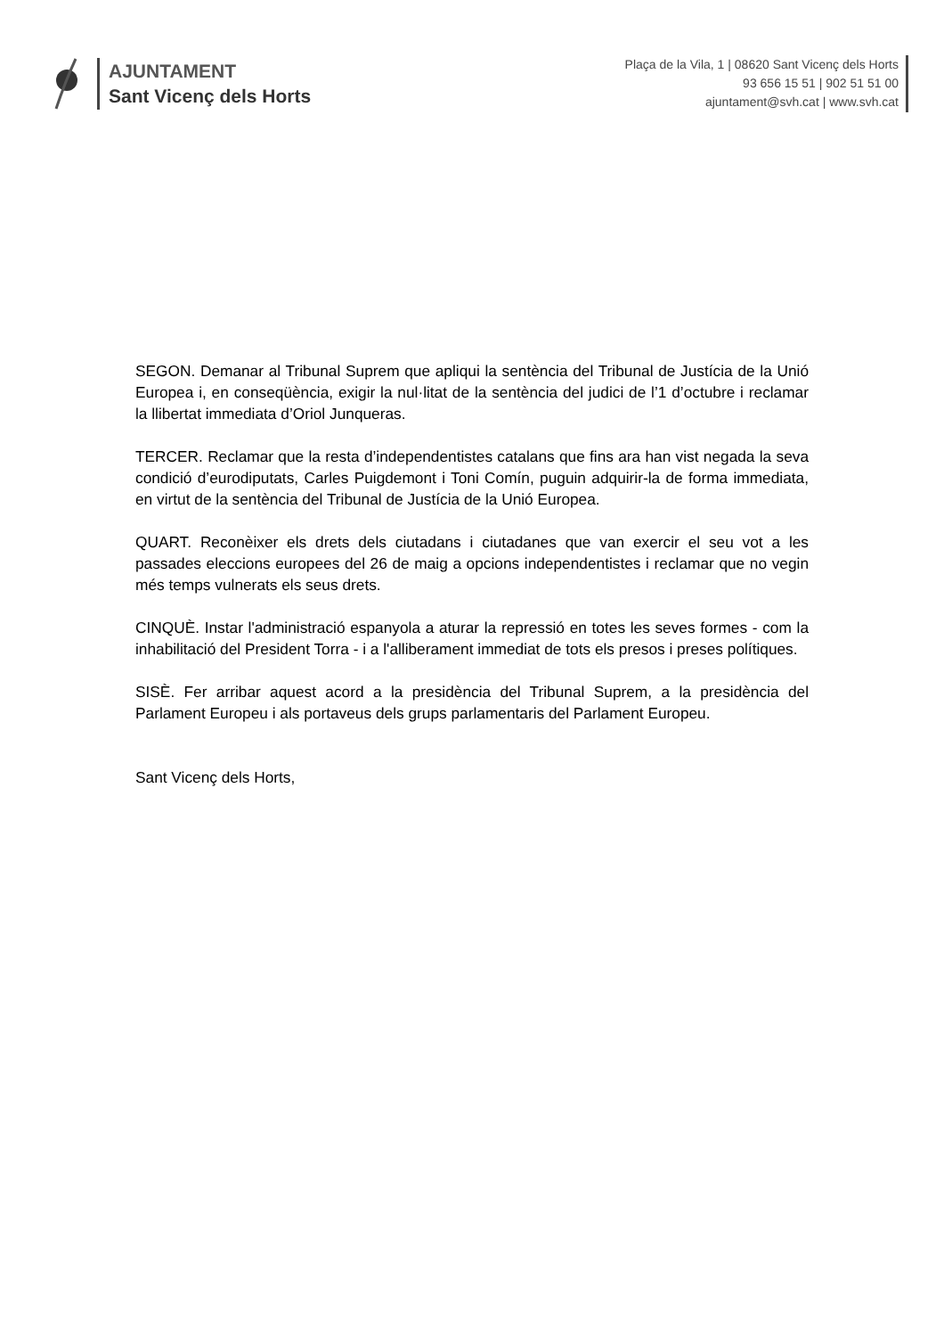AJUNTAMENT
Sant Vicenç dels Horts
Plaça de la Vila, 1 | 08620 Sant Vicenç dels Horts
93 656 15 51 | 902 51 51 00
ajuntament@svh.cat | www.svh.cat
SEGON. Demanar al Tribunal Suprem que apliqui la sentència del Tribunal de Justícia de la Unió Europea i, en conseqüència, exigir la nul·litat de la sentència del judici de l’1 d’octubre i reclamar la llibertat immediata d’Oriol Junqueras.
TERCER. Reclamar que la resta d’independentistes catalans que fins ara han vist negada la seva condició d’eurodiputats, Carles Puigdemont i Toni Comín, puguin adquirir-la de forma immediata, en virtut de la sentència del Tribunal de Justícia de la Unió Europea.
QUART. Reconèixer els drets dels ciutadans i ciutadanes que van exercir el seu vot a les passades eleccions europees del 26 de maig a opcions independentistes i reclamar que no vegin més temps vulnerats els seus drets.
CINQUÈ. Instar l'administració espanyola a aturar la repressió en totes les seves formes - com la inhabilitació del President Torra - i a l'alliberament immediat de tots els presos i preses polítiques.
SISÈ. Fer arribar aquest acord a la presidència del Tribunal Suprem, a la presidència del Parlament Europeu i als portaveus dels grups parlamentaris del Parlament Europeu.
Sant Vicenç dels Horts,